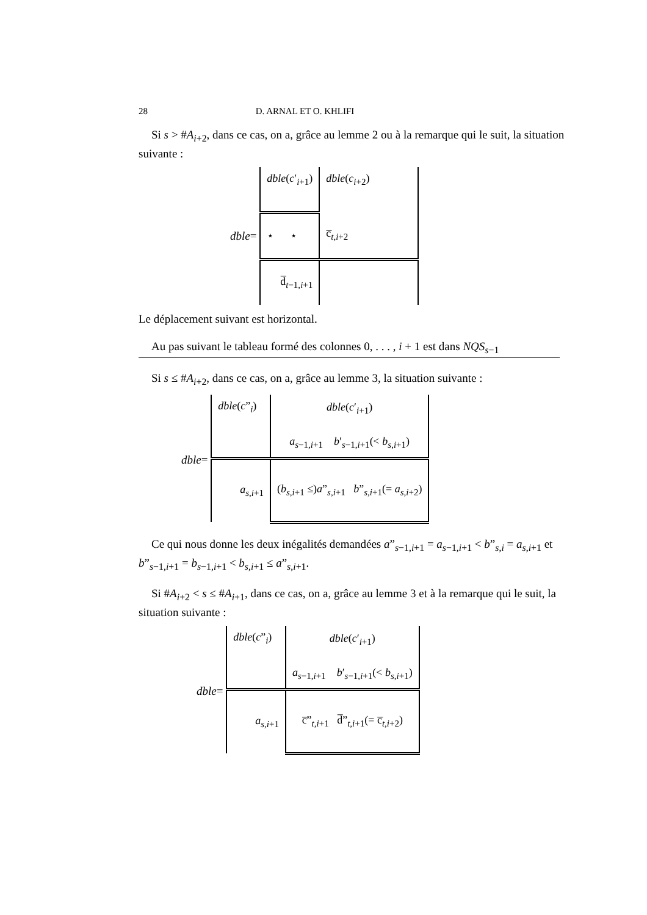28 D. ARNAL ET O. KHLIFI
Si s > #A<sub>i+2</sub>, dans ce cas, on a, grâce au lemme 2 ou à la remarque qui le suit, la situation suivante :
dble =
| dble ( c ′<sub>i+1</sub>) | dble ( c<sub>i+2</sub>) |
| ⋆ ⋆ | c̅<sub>t,i+2</sub> |
| d̅<sub>t−1,i+1</sub> | |
Le déplacement suivant est horizontal.
Au pas suivant le tableau formé des colonnes 0, . . . , i + 1 est dans NQS<sub>s−1</sub>
Si s ≤ #A<sub>i+2</sub>, dans ce cas, on a, grâce au lemme 3, la situation suivante :
dble =
| dble ( c ”<sub>i</sub>) | dble ( c ′<sub>i+1</sub>) a<sub>s−1,i+1</sub> b ′<sub>s−1,i+1</sub>(< b<sub>s,i+1</sub>) |
| a<sub>s,i+1</sub> | ( b<sub>s,i+1</sub> ≤) a ”<sub>s,i+1</sub> b ”<sub>s,i+1</sub>(= a<sub>s,i+2</sub>) |
Ce qui nous donne les deux inégalités demandées a”<sub>s−1,i+1</sub> = a<sub>s−1,i+1</sub> < b”<sub>s,i</sub> = a<sub>s,i+1</sub> et b”<sub>s−1,i+1</sub> = b<sub>s−1,i+1</sub> < b<sub>s,i+1</sub> ≤ a”<sub>s,i+1</sub>.
Si #A<sub>i+2</sub> < s ≤ #A<sub>i+1</sub>, dans ce cas, on a, grâce au lemme 3 et à la remarque qui le suit, la situation suivante :
dble =
| dble ( c ”<sub>i</sub>) | dble ( c ′<sub>i+1</sub>) a<sub>s−1,i+1</sub> b ′<sub>s−1,i+1</sub>(< b<sub>s,i+1</sub>) |
| a<sub>s,i+1</sub> | c̅”<sub>t,i+1</sub> d̅”<sub>t,i+1</sub>(= c̅<sub>t,i+2</sub>) |